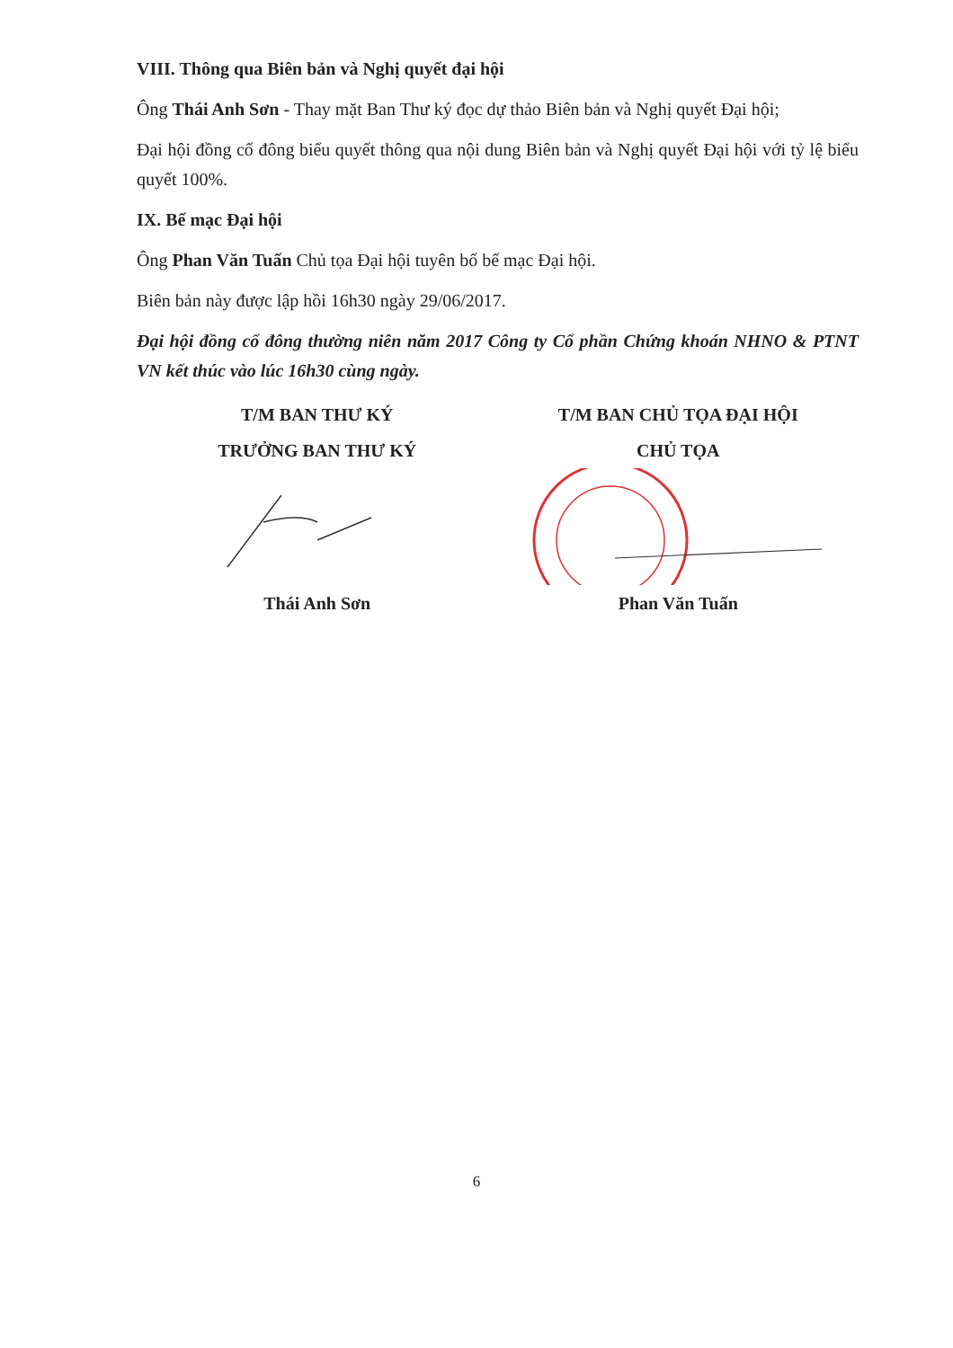VIII. Thông qua Biên bản và Nghị quyết đại hội
Ông Thái Anh Sơn - Thay mặt Ban Thư ký đọc dự thảo Biên bản và Nghị quyết Đại hội;
Đại hội đồng cổ đông biểu quyết thông qua nội dung Biên bản và Nghị quyết Đại hội với tỷ lệ biểu quyết 100%.
IX. Bế mạc Đại hội
Ông Phan Văn Tuấn Chủ tọa Đại hội tuyên bố bế mạc Đại hội.
Biên bản này được lập hồi 16h30 ngày 29/06/2017.
Đại hội đồng cổ đông thường niên năm 2017 Công ty Cổ phần Chứng khoán NHNO & PTNT VN kết thúc vào lúc 16h30 cùng ngày.
T/M BAN THƯ KÝ
TRƯỞNG BAN THƯ KÝ
Thái Anh Sơn
T/M BAN CHỦ TỌA ĐẠI HỘI
CHỦ TỌA
Phan Văn Tuấn
6